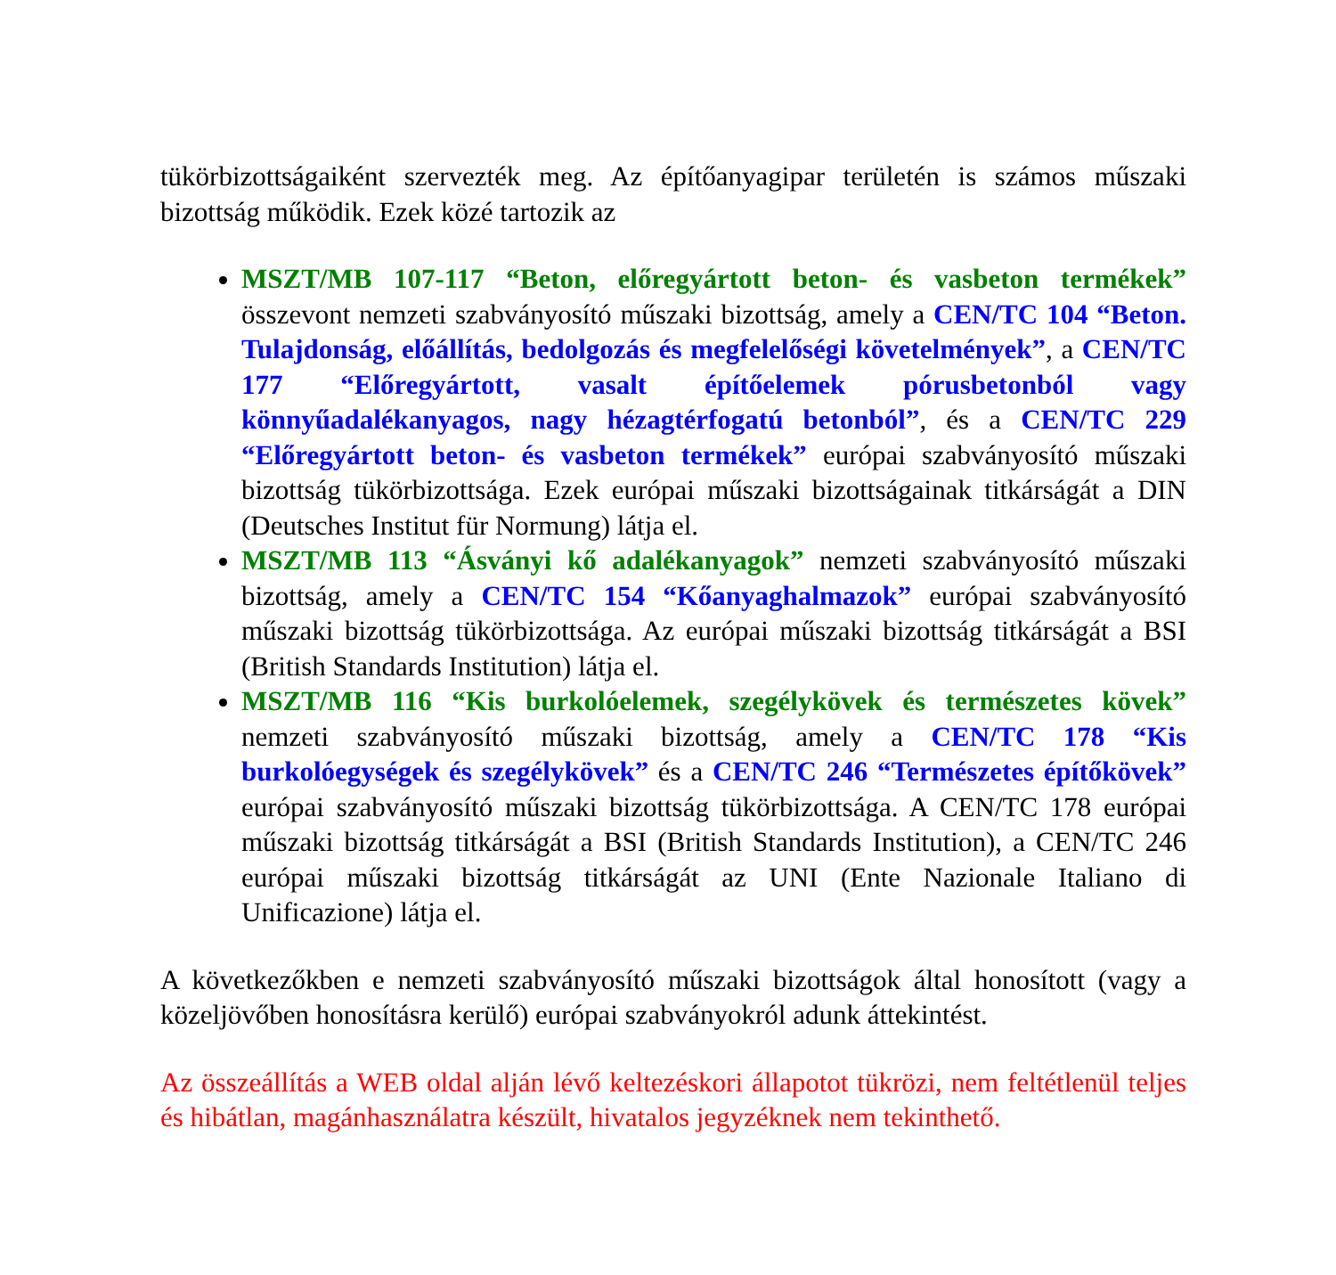tükörbizottságaiként szervezték meg. Az építőanyagipar területén is számos műszaki bizottság működik. Ezek közé tartozik az
MSZT/MB 107-117 “Beton, előregyártott beton- és vasbeton termékek” összevont nemzeti szabványosító műszaki bizottság, amely a CEN/TC 104 “Beton. Tulajdonság, előállítás, bedolgozás és megfelelőségi követelmények”, a CEN/TC 177 “Előregyártott, vasalt építőelemek pórusbetonból vagy könnyűadalékanyagos, nagy hézagtérfogatú betonból”, és a CEN/TC 229 “Előregyártott beton- és vasbeton termékek” európai szabványosító műszaki bizottság tükörbizottsága. Ezek európai műszaki bizottságainak titkárságát a DIN (Deutsches Institut für Normung) látja el.
MSZT/MB 113 “Ásványi kő adalékanyagok” nemzeti szabványosító műszaki bizottság, amely a CEN/TC 154 “Kőanyaghalmazok” európai szabványosító műszaki bizottság tükörbizottsága. Az európai műszaki bizottság titkárságát a BSI (British Standards Institution) látja el.
MSZT/MB 116 “Kis burkolóelemek, szegélykövek és természetes kövek” nemzeti szabványosító műszaki bizottság, amely a CEN/TC 178 “Kis burkolóegységek és szegélykövek” és a CEN/TC 246 “Természetes építőkövek” európai szabványosító műszaki bizottság tükörbizottsága. A CEN/TC 178 európai műszaki bizottság titkárságát a BSI (British Standards Institution), a CEN/TC 246 európai műszaki bizottság titkárságát az UNI (Ente Nazionale Italiano di Unificazione) látja el.
A következőkben e nemzeti szabványosító műszaki bizottságok által honosított (vagy a közeljövőben honosításra kerülő) európai szabványokról adunk áttekintést.
Az összeállítás a WEB oldal alján lévő keltezéskori állapotot tükrözi, nem feltétlenül teljes és hibátlan, magánhasználatra készült, hivatalos jegyzéknek nem tekinthető.